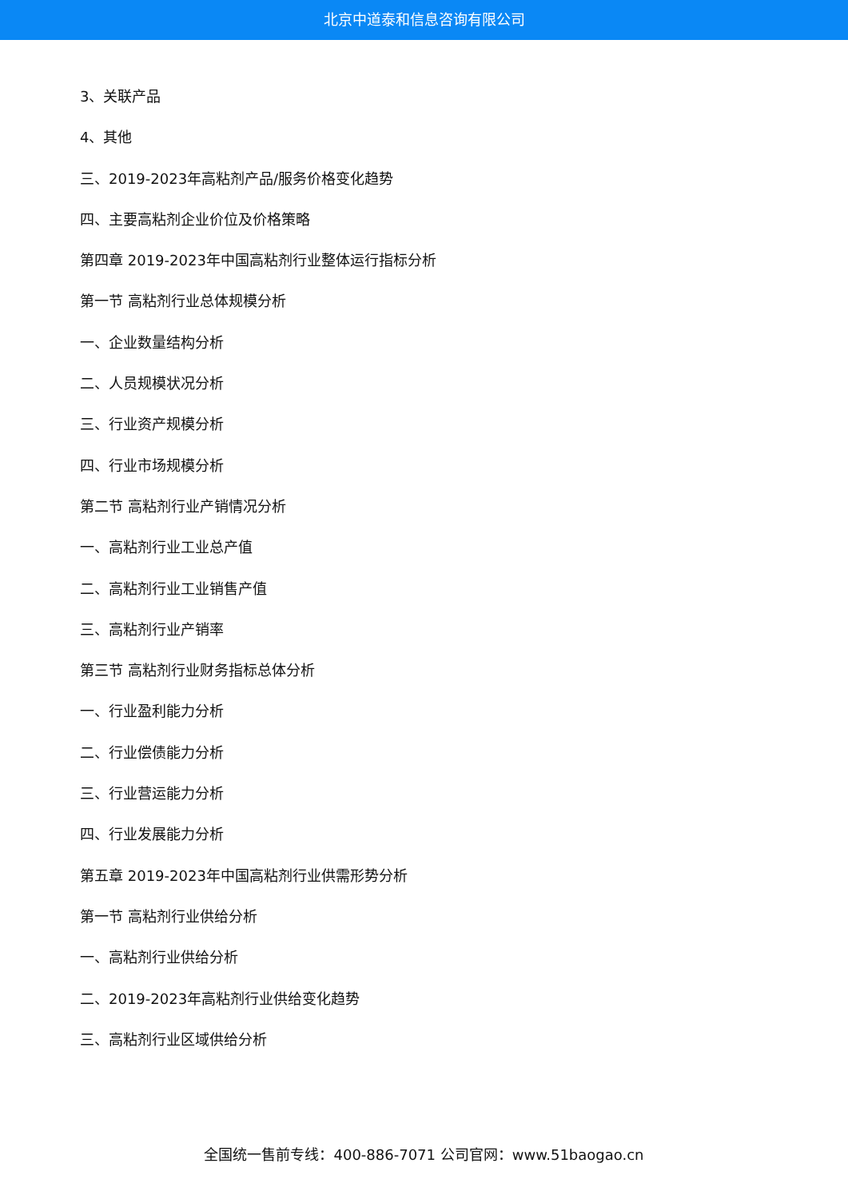北京中道泰和信息咨询有限公司
3、关联产品
4、其他
三、2019-2023年高粘剂产品/服务价格变化趋势
四、主要高粘剂企业价位及价格策略
第四章 2019-2023年中国高粘剂行业整体运行指标分析
第一节 高粘剂行业总体规模分析
一、企业数量结构分析
二、人员规模状况分析
三、行业资产规模分析
四、行业市场规模分析
第二节 高粘剂行业产销情况分析
一、高粘剂行业工业总产值
二、高粘剂行业工业销售产值
三、高粘剂行业产销率
第三节 高粘剂行业财务指标总体分析
一、行业盈利能力分析
二、行业偿债能力分析
三、行业营运能力分析
四、行业发展能力分析
第五章 2019-2023年中国高粘剂行业供需形势分析
第一节 高粘剂行业供给分析
一、高粘剂行业供给分析
二、2019-2023年高粘剂行业供给变化趋势
三、高粘剂行业区域供给分析
全国统一售前专线：400-886-7071 公司官网：www.51baogao.cn